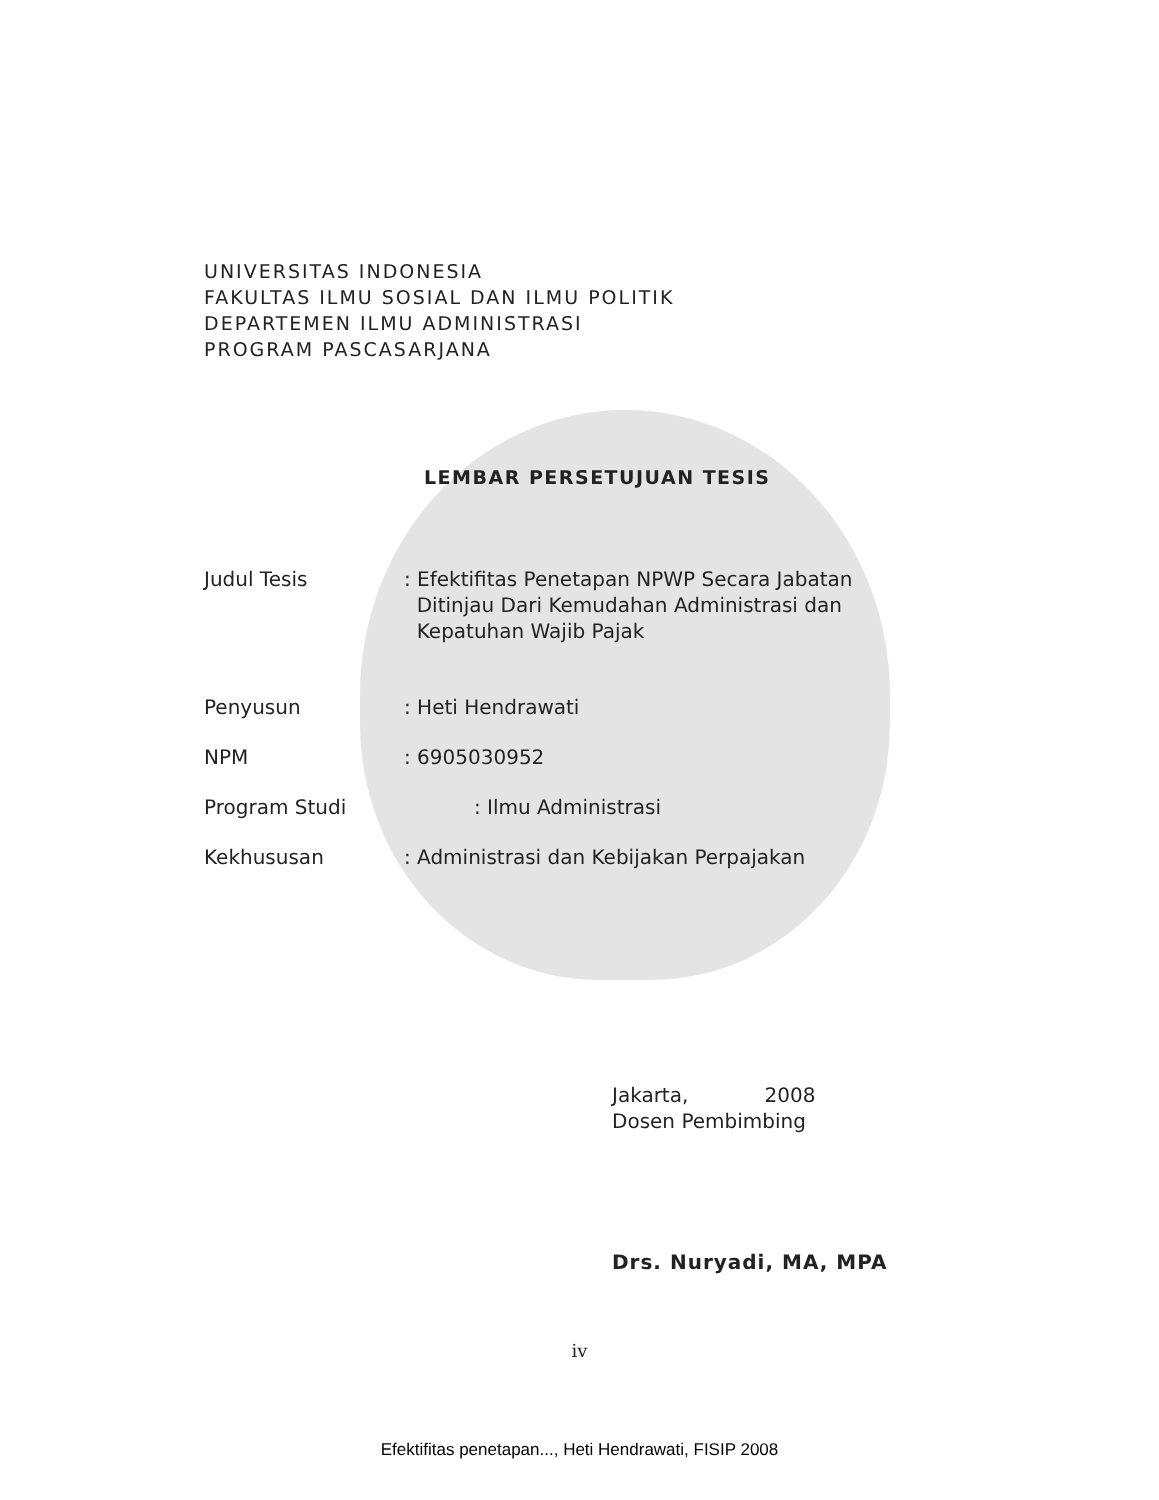UNIVERSITAS INDONESIA
FAKULTAS ILMU SOSIAL DAN ILMU POLITIK
DEPARTEMEN ILMU ADMINISTRASI
PROGRAM PASCASARJANA
LEMBAR PERSETUJUAN TESIS
| Judul Tesis | : Efektifitas Penetapan NPWP Secara Jabatan Ditinjau Dari Kemudahan Administrasi dan Kepatuhan Wajib Pajak |
| Penyusun | : Heti Hendrawati |
| NPM | : 6905030952 |
| Program Studi | : Ilmu Administrasi |
| Kekhususan | : Administrasi dan Kebijakan Perpajakan |
Jakarta, 2008
Dosen Pembimbing
Drs. Nuryadi, MA, MPA
iv
Efektifitas penetapan..., Heti Hendrawati, FISIP 2008